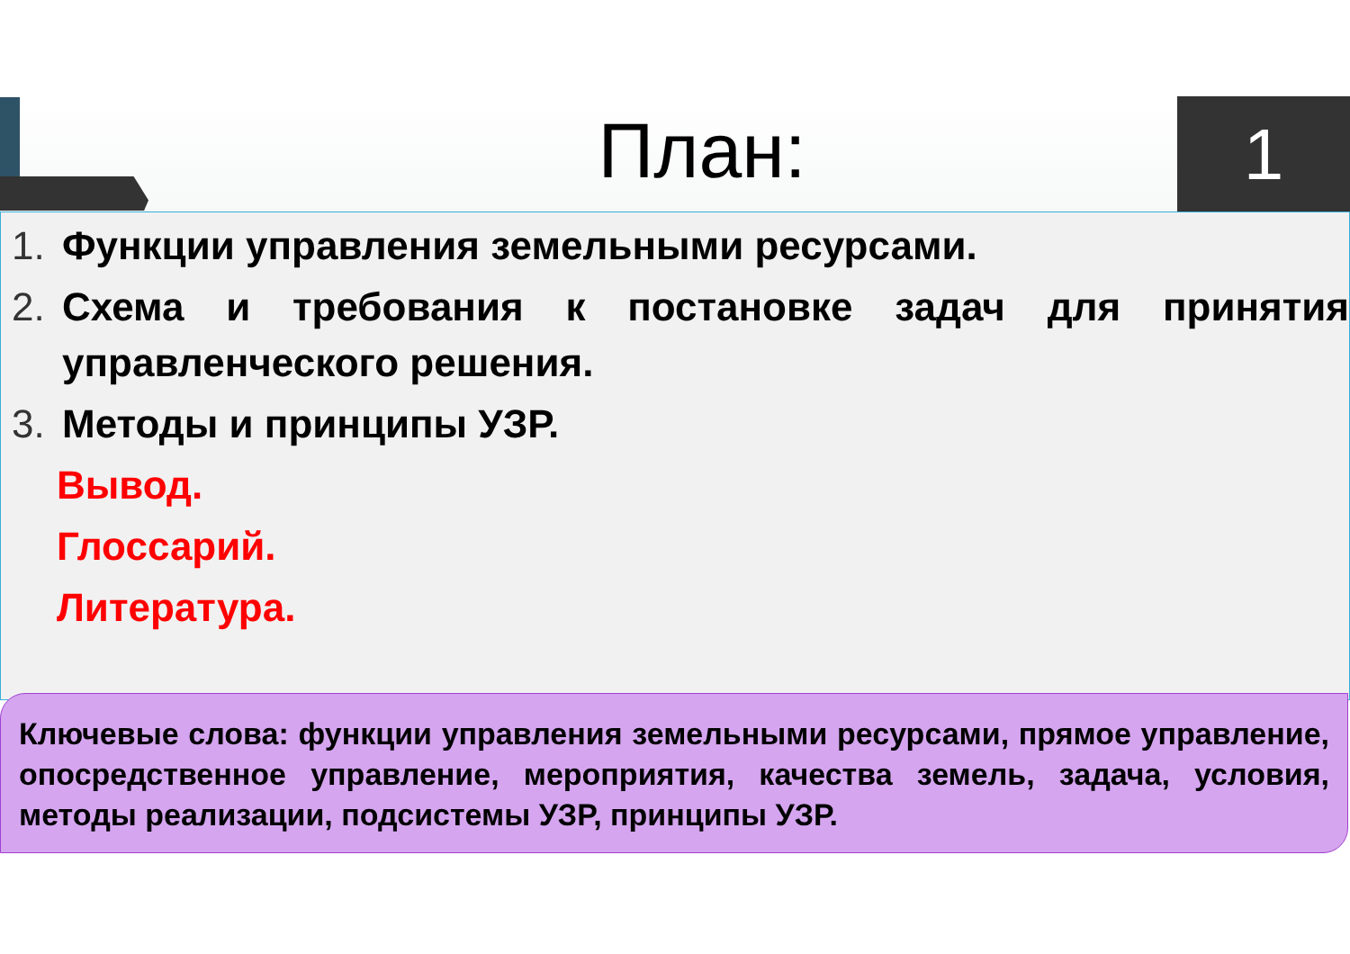План: 1
1. Функции управления земельными ресурсами.
2. Схема и требования к постановке задач для принятия управленческого решения.
3. Методы и принципы УЗР.
Вывод.
Глоссарий.
Литература.
Ключевые слова: функции управления земельными ресурсами, прямое управление, опосредственное управление, мероприятия, качества земель, задача, условия, методы реализации, подсистемы УЗР, принципы УЗР.